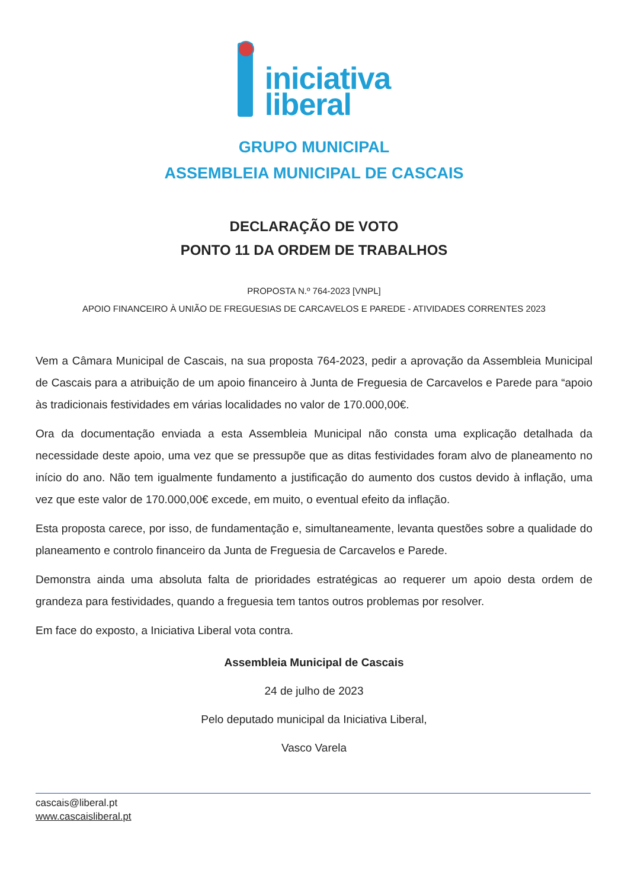iniciativa
liberal
GRUPO MUNICIPAL
ASSEMBLEIA MUNICIPAL DE CASCAIS
DECLARAÇÃO DE VOTO
PONTO 11 DA ORDEM DE TRABALHOS
PROPOSTA N.º 764-2023 [VNPL]
APOIO FINANCEIRO À UNIÃO DE FREGUESIAS DE CARCAVELOS E PAREDE - ATIVIDADES CORRENTES 2023
Vem a Câmara Municipal de Cascais, na sua proposta 764-2023, pedir a aprovação da Assembleia Municipal de Cascais para a atribuição de um apoio financeiro à Junta de Freguesia de Carcavelos e Parede para “apoio às tradicionais festividades em várias localidades no valor de 170.000,00€.
Ora da documentação enviada a esta Assembleia Municipal não consta uma explicação detalhada da necessidade deste apoio, uma vez que se pressupõe que as ditas festividades foram alvo de planeamento no início do ano. Não tem igualmente fundamento a justificação do aumento dos custos devido à inflação, uma vez que este valor de 170.000,00€ excede, em muito, o eventual efeito da inflação.
Esta proposta carece, por isso, de fundamentação e, simultaneamente, levanta questões sobre a qualidade do planeamento e controlo financeiro da Junta de Freguesia de Carcavelos e Parede.
Demonstra ainda uma absoluta falta de prioridades estratégicas ao requerer um apoio desta ordem de grandeza para festividades, quando a freguesia tem tantos outros problemas por resolver.
Em face do exposto, a Iniciativa Liberal vota contra.
Assembleia Municipal de Cascais
24 de julho de 2023
Pelo deputado municipal da Iniciativa Liberal,
Vasco Varela
cascais@liberal.pt
www.cascaisliberal.pt